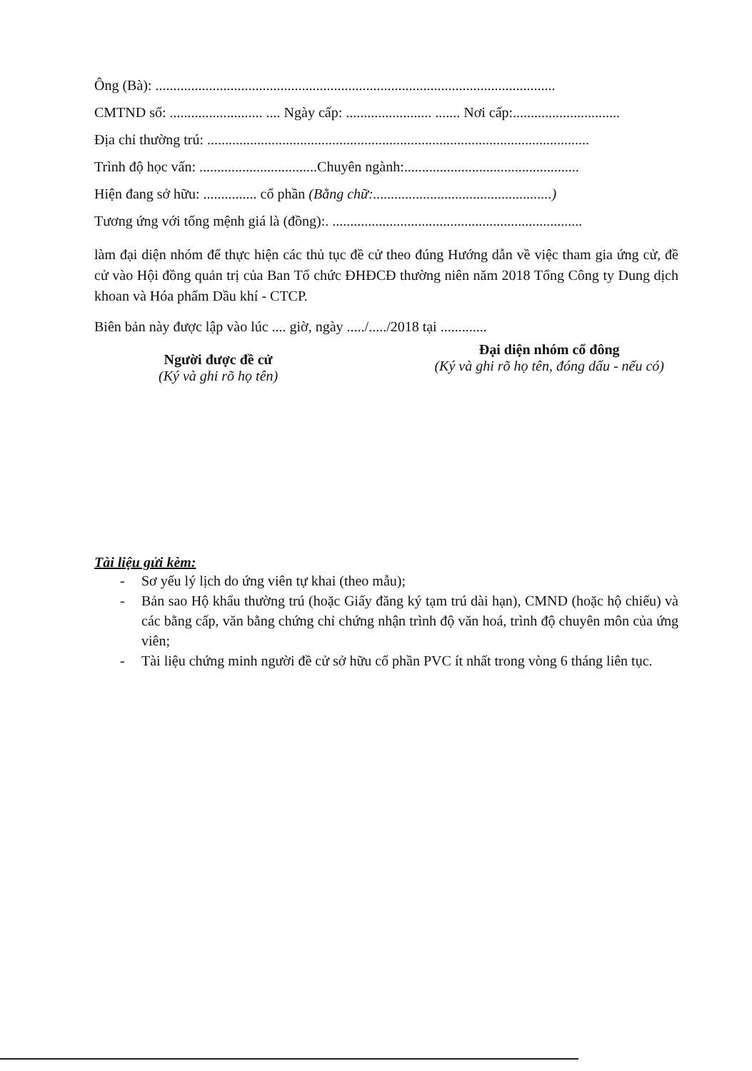Ông (Bà): ................................................................................................................
CMTND số: .......................... .... Ngày cấp: ........................ ....... Nơi cấp:..............................
Địa chỉ thường trú: ...........................................................................................................
Trình độ học vấn: .................................Chuyên ngành:.................................................
Hiện đang sở hữu: ............... cổ phần (Bằng chữ:..................................................)
Tương ứng với tổng mệnh giá là (đồng):. ......................................................................
làm đại diện nhóm để thực hiện các thủ tục đề cử theo đúng Hướng dẫn về việc tham gia ứng cử, đề cử vào Hội đồng quản trị của Ban Tổ chức ĐHĐCĐ thường niên năm 2018 Tổng Công ty Dung dịch khoan và Hóa phẩm Dầu khí - CTCP.
Biên bản này được lập vào lúc .... giờ, ngày ...../...../2018 tại .............
Người được đề cử
(Ký và ghi rõ họ tên)
Đại diện nhóm cổ đông
(Ký và ghi rõ họ tên, đóng dấu - nếu có)
Tài liệu gửi kèm:
- Sơ yếu lý lịch do ứng viên tự khai (theo mẫu);
- Bản sao Hộ khẩu thường trú (hoặc Giấy đăng ký tạm trú dài hạn), CMND (hoặc hộ chiếu) và các bằng cấp, văn bằng chứng chỉ chứng nhận trình độ văn hoá, trình độ chuyên môn của ứng viên;
- Tài liệu chứng minh người đề cử sở hữu cổ phần PVC ít nhất trong vòng 6 tháng liên tục.